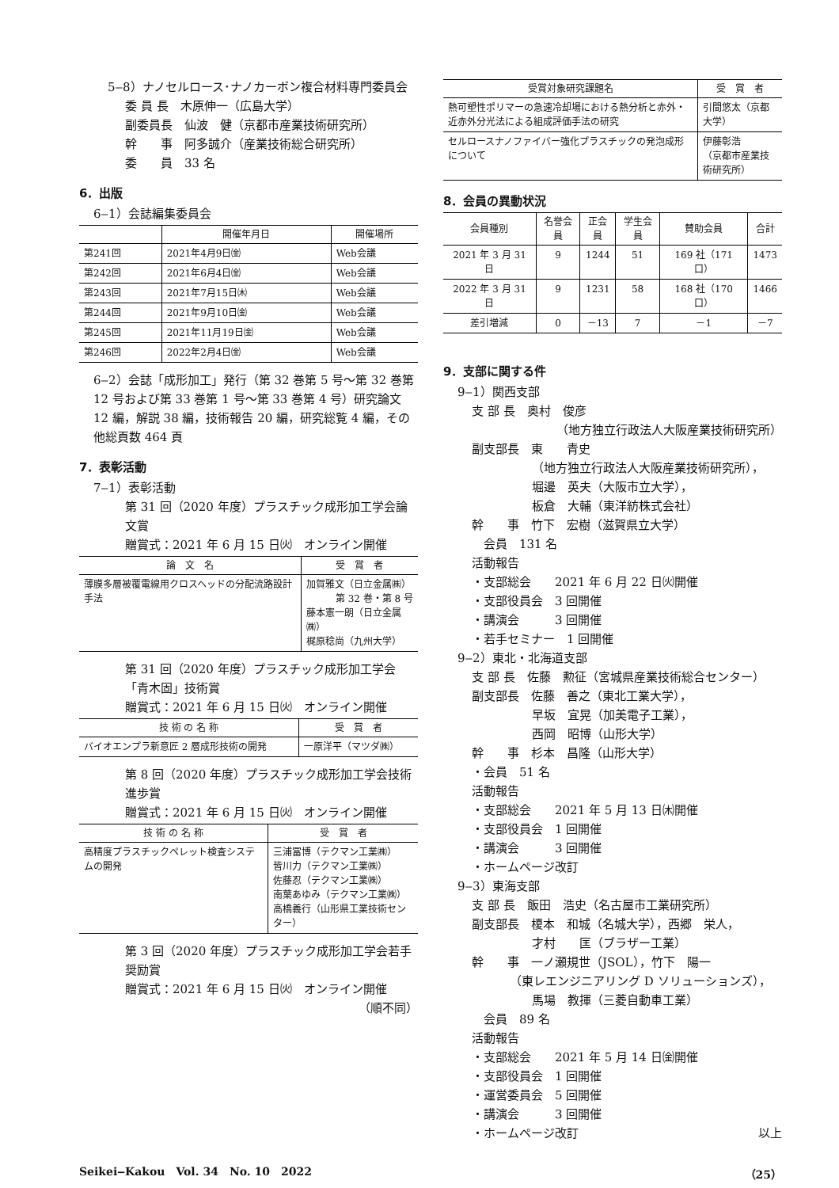5‒8）ナノセルロース･ナノカーボン複合材料専門委員会
委 員 長　木原伸一（広島大学）
副委員長　仙波　健（京都市産業技術研究所）
幹　　事　阿多誠介（産業技術総合研究所）
委　　員　33 名
6．出版
6‒1）会誌編集委員会
| | 開催年月日 | 開催場所 |
| --- | --- | --- |
| 第241回 | 2021年4月9日㈮ | Web会議 |
| 第242回 | 2021年6月4日㈮ | Web会議 |
| 第243回 | 2021年7月15日㈭ | Web会議 |
| 第244回 | 2021年9月10日㈮ | Web会議 |
| 第245回 | 2021年11月19日㈮ | Web会議 |
| 第246回 | 2022年2月4日㈮ | Web会議 |
6‒2）会誌「成形加工」発行（第 32 巻第 5 号～第 32 巻第 12 号および第 33 巻第 1 号～第 33 巻第 4 号）研究論文 12 編，解説 38 編，技術報告 20 編，研究総覧 4 編，その他総頁数 464 頁
7．表彰活動
7‒1）表彰活動
第 31 回（2020 年度）プラスチック成形加工学会論文賞
贈賞式：2021 年 6 月 15 日㈫　オンライン開催
| 論 文 名 | 受 賞 者 |
| --- | --- |
| 薄膜多層被覆電線用クロスヘッドの分配流路設計手法 | 加賀雅文（日立金属㈱） 第 32 巻・第 8 号 藤本憲一朗（日立金属㈱） 梶原稔尚（九州大学） |
第 31 回（2020 年度）プラスチック成形加工学会「青木固」技術賞
贈賞式：2021 年 6 月 15 日㈫　オンライン開催
| 技 術 の 名 称 | 受 賞 者 |
| --- | --- |
| バイオエンプラ新意匠 2 層成形技術の開発 | 一原洋平（マツダ㈱） |
第 8 回（2020 年度）プラスチック成形加工学会技術進歩賞
贈賞式：2021 年 6 月 15 日㈫　オンライン開催
| 技 術 の 名 称 | 受 賞 者 |
| --- | --- |
| 高精度プラスチックペレット検査システムの開発 | 三浦冨博（テクマン工業㈱） 皆川力（テクマン工業㈱） 佐藤忍（テクマン工業㈱） 南葉あゆみ（テクマン工業㈱） 高橋義行（山形県工業技術センター） |
第 3 回（2020 年度）プラスチック成形加工学会若手奨励賞
贈賞式：2021 年 6 月 15 日㈫　オンライン開催
（順不同）
| 受賞対象研究課題名 | 受 賞 者 |
| --- | --- |
| 熱可塑性ポリマーの急速冷却場における熱分析と赤外・近赤外分光法による組成評価手法の研究 | 引間悠太（京都大学） |
| セルロースナノファイバー強化プラスチックの発泡成形について | 伊藤彰浩 （京都市産業技術研究所） |
8．会員の異動状況
| 会員種別 | 名誉会員 | 正会員 | 学生会員 | 賛助会員 | 合計 |
| --- | --- | --- | --- | --- | --- |
| 2021 年 3 月 31 日 | 9 | 1244 | 51 | 169 社（171 口） | 1473 |
| 2022 年 3 月 31 日 | 9 | 1231 | 58 | 168 社（170 口） | 1466 |
| 差引増減 | 0 | －13 | 7 | －1 | －7 |
9．支部に関する件
9‒1）関西支部
支 部 長　奥村　俊彦
（地方独立行政法人大阪産業技術研究所）
副支部長　東　　青史
（地方独立行政法人大阪産業技術研究所），
堀邊　英夫（大阪市立大学），
板倉　大輔（東洋紡株式会社）
幹　　事　竹下　宏樹（滋賀県立大学）
　会員　131 名
活動報告
・支部総会　　2021 年 6 月 22 日㈫開催
・支部役員会　3 回開催
・講演会　　　3 回開催
・若手セミナー　1 回開催
9‒2）東北・北海道支部
支 部 長　佐藤　勲征（宮城県産業技術総合センター）
副支部長　佐藤　善之（東北工業大学），
早坂　宜晃（加美電子工業），
西岡　昭博（山形大学）
幹　　事　杉本　昌隆（山形大学）
・会員　51 名
活動報告
・支部総会　　2021 年 5 月 13 日㈭開催
・支部役員会　1 回開催
・講演会　　　3 回開催
・ホームページ改訂
9‒3）東海支部
支 部 長　飯田　浩史（名古屋市工業研究所）
副支部長　榎本　和城（名城大学），西郷　栄人，
才村　　匡（ブラザー工業）
幹　　事　一ノ瀬規世（JSOL），竹下　陽一
（東レエンジニアリング D ソリューションズ），
馬場　教揮（三菱自動車工業）
　会員　89 名
活動報告
・支部総会　　2021 年 5 月 14 日㈮開催
・支部役員会　1 回開催
・運営委員会　5 回開催
・講演会　　　3 回開催
・ホームページ改訂 以上
Seikei‒Kakou　Vol. 34　No. 10　2022 （25）